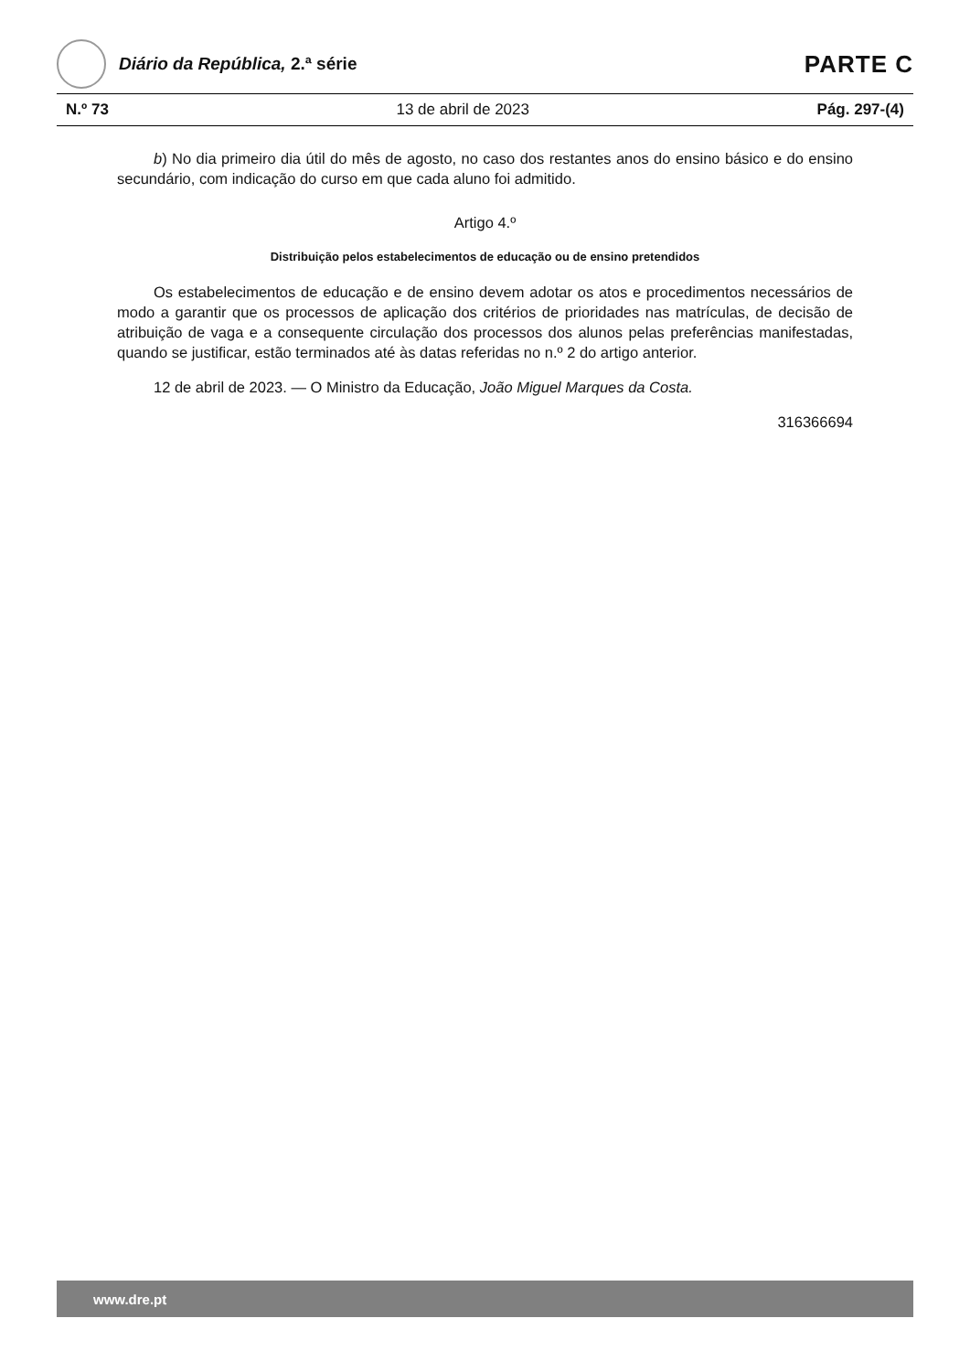Diário da República, 2.ª série
PARTE C
N.º 73 13 de abril de 2023 Pág. 297-(4)
b) No dia primeiro dia útil do mês de agosto, no caso dos restantes anos do ensino básico e do ensino secundário, com indicação do curso em que cada aluno foi admitido.
Artigo 4.º
Distribuição pelos estabelecimentos de educação ou de ensino pretendidos
Os estabelecimentos de educação e de ensino devem adotar os atos e procedimentos necessários de modo a garantir que os processos de aplicação dos critérios de prioridades nas matrículas, de decisão de atribuição de vaga e a consequente circulação dos processos dos alunos pelas preferências manifestadas, quando se justificar, estão terminados até às datas referidas no n.º 2 do artigo anterior.
12 de abril de 2023. — O Ministro da Educação, João Miguel Marques da Costa.
316366694
www.dre.pt